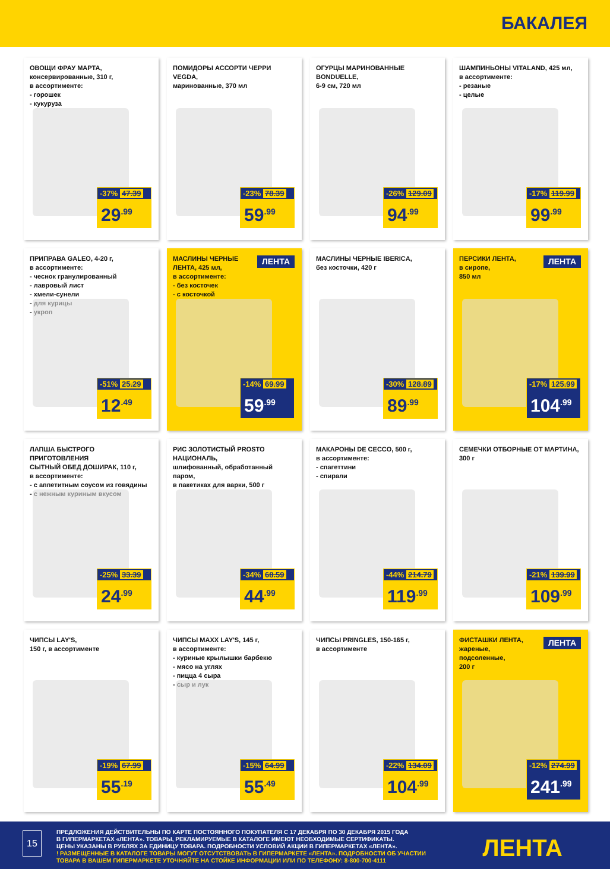БАКАЛЕЯ
ОВОЩИ ФРАУ МАРТА,
консервированные, 310 г,
в ассортименте:
- горошек
- кукуруза
-37% 47.39
29<sup>.99</sup>
ПОМИДОРЫ АССОРТИ ЧЕРРИ VEGDA,
маринованные, 370 мл
-23% 78.39
59<sup>.99</sup>
ОГУРЦЫ МАРИНОВАННЫЕ BONDUELLE,
6-9 см, 720 мл
-26% 129.09
94<sup>.99</sup>
ШАМПИНЬОНЫ VITALAND, 425 мл,
в ассортименте:
- резаные
- целые
-17% 119.99
99<sup>.99</sup>
ПРИПРАВА GALEO, 4-20 г,
в ассортименте:
- чеснок гранулированный
- лавровый лист
- хмели-сунели
- для курицы
- укроп
-51% 25.29
12<sup>.49</sup>
МАСЛИНЫ ЧЕРНЫЕ
ЛЕНТА, 425 мл,
в ассортименте:
- без косточек
- с косточкой
ЛЕНТА
-14% 69.99
59<sup>.99</sup>
МАСЛИНЫ ЧЕРНЫЕ IBERICA,
без косточки, 420 г
-30% 128.89
89<sup>.99</sup>
ПЕРСИКИ ЛЕНТА,
в сиропе,
850 мл
ЛЕНТА
-17% 125.99
104<sup>.99</sup>
ЛАПША БЫСТРОГО ПРИГОТОВЛЕНИЯ
СЫТНЫЙ ОБЕД ДОШИРАК, 110 г,
в ассортименте:
- с аппетитным соусом из говядины
- с нежным куриным вкусом
-25% 33.39
24<sup>.99</sup>
РИС ЗОЛОТИСТЫЙ PROSTO НАЦИОНАЛЬ,
шлифованный, обработанный паром,
в пакетиках для варки, 500 г
-34% 68.59
44<sup>.99</sup>
МАКАРОНЫ DE CECCO, 500 г,
в ассортименте:
- спагеттини
- спирали
-44% 214.79
119<sup>.99</sup>
СЕМЕЧКИ ОТБОРНЫЕ ОТ МАРТИНА,
300 г
-21% 139.99
109<sup>.99</sup>
ЧИПСЫ LAY'S,
150 г, в ассортименте
-19% 67.99
55<sup>.19</sup>
ЧИПСЫ MAXX LAY'S, 145 г,
в ассортименте:
- куриные крылышки барбекю
- мясо на углях
- пицца 4 сыра
- сыр и лук
-15% 64.99
55<sup>.49</sup>
ЧИПСЫ PRINGLES, 150-165 г,
в ассортименте
-22% 134.09
104<sup>.99</sup>
ФИСТАШКИ ЛЕНТА,
жареные,
подсоленные,
200 г
ЛЕНТА
-12% 274.99
241<sup>.99</sup>
ПРЕДЛОЖЕНИЯ ДЕЙСТВИТЕЛЬНЫ ПО КАРТЕ ПОСТОЯННОГО ПОКУПАТЕЛЯ С 17 ДЕКАБРЯ ПО 30 ДЕКАБРЯ 2015 ГОДА
В ГИПЕРМАРКЕТАХ «ЛЕНТА». ТОВАРЫ, РЕКЛАМИРУЕМЫЕ В КАТАЛОГЕ ИМЕЮТ НЕОБХОДИМЫЕ СЕРТИФИКАТЫ.
ЦЕНЫ УКАЗАНЫ В РУБЛЯХ ЗА ЕДИНИЦУ ТОВАРА. ПОДРОБНОСТИ УСЛОВИЙ АКЦИИ В ГИПЕРМАРКЕТАХ «ЛЕНТА».
! РАЗМЕЩЕННЫЕ В КАТАЛОГЕ ТОВАРЫ МОГУТ ОТСУТСТВОВАТЬ В ГИПЕРМАРКЕТЕ «ЛЕНТА». ПОДРОБНОСТИ ОБ УЧАСТИИ
ТОВАРА В ВАШЕМ ГИПЕРМАРКЕТЕ УТОЧНЯЙТЕ НА СТОЙКЕ ИНФОРМАЦИИ ИЛИ ПО ТЕЛЕФОНУ: 8-800-700-4111
15 ЛЕНТА